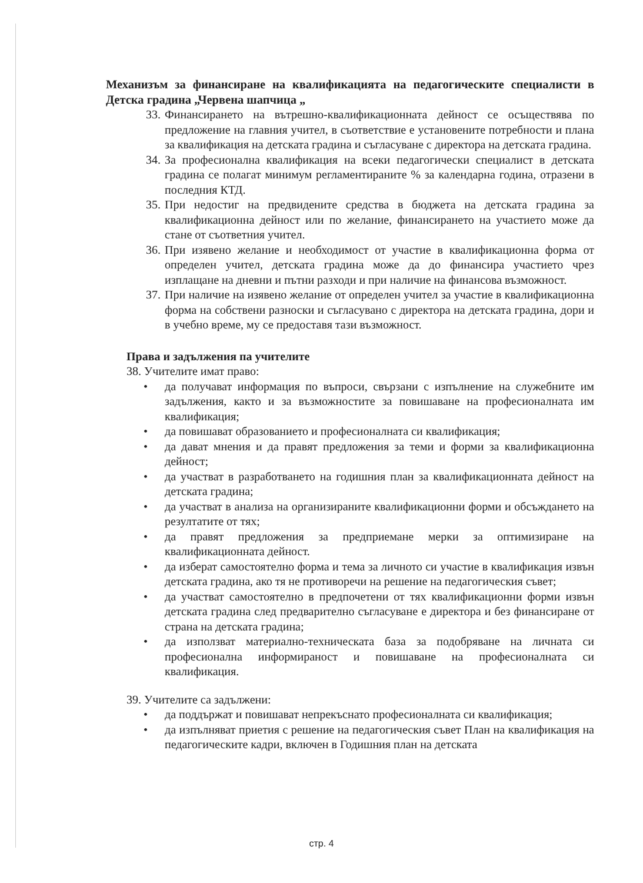Механизъм за финансиране на квалификацията на педагогическите специалисти в Детска градина „Червена шапчица „
33. Финансирането на вътрешно-квалификационната дейност се осъществява по предложение на главния учител, в съответствие е установените потребности и плана за квалификация на детската градина и съгласуване с директора на детската градина.
34. За професионална квалификация на всеки педагогически специалист в детската градина се полагат минимум регламентираните % за календарна година, отразени в последния КТД.
35. При недостиг на предвидените средства в бюджета на детската градина за квалификационна дейност или по желание, финансирането на участието може да стане от съответния учител.
36. При изявено желание и необходимост от участие в квалификационна форма от определен учител, детската градина може да до финансира участието чрез изплащане на дневни и пътни разходи и при наличие на финансова възможност.
37. При наличие на изявено желание от определен учител за участие в квалификационна форма на собствени разноски и съгласувано с директора на детската градина, дори и в учебно време, му се предоставя тази възможност.
Права и задължения па учителите
38. Учителите имат право:
• да получават информация по въпроси, свързани с изпълнение на служебните им задължения, както и за възможностите за повишаване на професионалната им квалификация;
• да повишават образованието и професионалната си квалификация;
• да дават мнения и да правят предложения за теми и форми за квалификационна дейност;
• да участват в разработването на годишния план за квалификационната дейност на детската градина;
• да участват в анализа на организираните квалификационни форми и обсъждането на резултатите от тях;
• да правят предложения за предприемане мерки за оптимизиране на квалификационната дейност.
• да изберат самостоятелно форма и тема за личното си участие в квалификация извън детската градина, ако тя не противоречи на решение на педагогическия съвет;
• да участват самостоятелно в предпочетени от тях квалификационни форми извън детската градина след предварително съгласуване е директора и без финансиране от страна на детската градина;
• да използват материално-техническата база за подобряване на личната си професионална информираност и повишаване на професионалната си квалификация.
39. Учителите са задължени:
• да поддържат и повишават непрекъснато професионалната си квалификация;
• да изпълняват приетия с решение на педагогическия съвет План на квалификация на педагогическите кадри, включен в Годишния план на детската
стр. 4